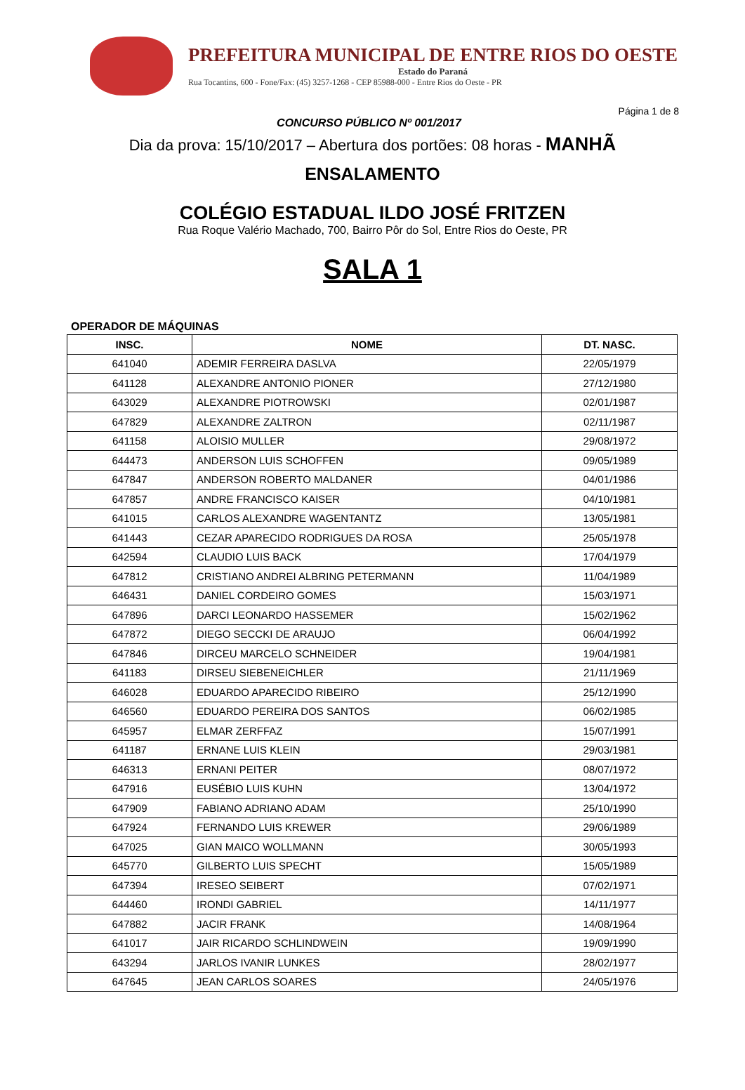PREFEITURA MUNICIPAL DE ENTRE RIOS DO OESTE
Estado do Paraná
Rua Tocantins, 600 - Fone/Fax: (45) 3257-1268 - CEP 85988-000 - Entre Rios do Oeste - PR
Página 1 de 8
CONCURSO PÚBLICO Nº 001/2017
Dia da prova: 15/10/2017 – Abertura dos portões: 08 horas - MANHÃ
ENSALAMENTO
COLÉGIO ESTADUAL ILDO JOSÉ FRITZEN
Rua Roque Valério Machado, 700, Bairro Pôr do Sol, Entre Rios do Oeste, PR
SALA 1
OPERADOR DE MÁQUINAS
| INSC. | NOME | DT. NASC. |
| --- | --- | --- |
| 641040 | ADEMIR FERREIRA DASLVA | 22/05/1979 |
| 641128 | ALEXANDRE ANTONIO PIONER | 27/12/1980 |
| 643029 | ALEXANDRE PIOTROWSKI | 02/01/1987 |
| 647829 | ALEXANDRE ZALTRON | 02/11/1987 |
| 641158 | ALOISIO MULLER | 29/08/1972 |
| 644473 | ANDERSON LUIS SCHOFFEN | 09/05/1989 |
| 647847 | ANDERSON ROBERTO MALDANER | 04/01/1986 |
| 647857 | ANDRE FRANCISCO KAISER | 04/10/1981 |
| 641015 | CARLOS ALEXANDRE WAGENTANTZ | 13/05/1981 |
| 641443 | CEZAR APARECIDO RODRIGUES DA ROSA | 25/05/1978 |
| 642594 | CLAUDIO LUIS BACK | 17/04/1979 |
| 647812 | CRISTIANO ANDREI ALBRING PETERMANN | 11/04/1989 |
| 646431 | DANIEL CORDEIRO GOMES | 15/03/1971 |
| 647896 | DARCI LEONARDO HASSEMER | 15/02/1962 |
| 647872 | DIEGO SECCKI DE ARAUJO | 06/04/1992 |
| 647846 | DIRCEU MARCELO SCHNEIDER | 19/04/1981 |
| 641183 | DIRSEU SIEBENEICHLER | 21/11/1969 |
| 646028 | EDUARDO APARECIDO RIBEIRO | 25/12/1990 |
| 646560 | EDUARDO PEREIRA DOS SANTOS | 06/02/1985 |
| 645957 | ELMAR ZERFFAZ | 15/07/1991 |
| 641187 | ERNANE LUIS KLEIN | 29/03/1981 |
| 646313 | ERNANI PEITER | 08/07/1972 |
| 647916 | EUSÉBIO LUIS KUHN | 13/04/1972 |
| 647909 | FABIANO ADRIANO ADAM | 25/10/1990 |
| 647924 | FERNANDO LUIS KREWER | 29/06/1989 |
| 647025 | GIAN MAICO WOLLMANN | 30/05/1993 |
| 645770 | GILBERTO LUIS SPECHT | 15/05/1989 |
| 647394 | IRESEO SEIBERT | 07/02/1971 |
| 644460 | IRONDI GABRIEL | 14/11/1977 |
| 647882 | JACIR FRANK | 14/08/1964 |
| 641017 | JAIR RICARDO SCHLINDWEIN | 19/09/1990 |
| 643294 | JARLOS IVANIR LUNKES | 28/02/1977 |
| 647645 | JEAN CARLOS SOARES | 24/05/1976 |